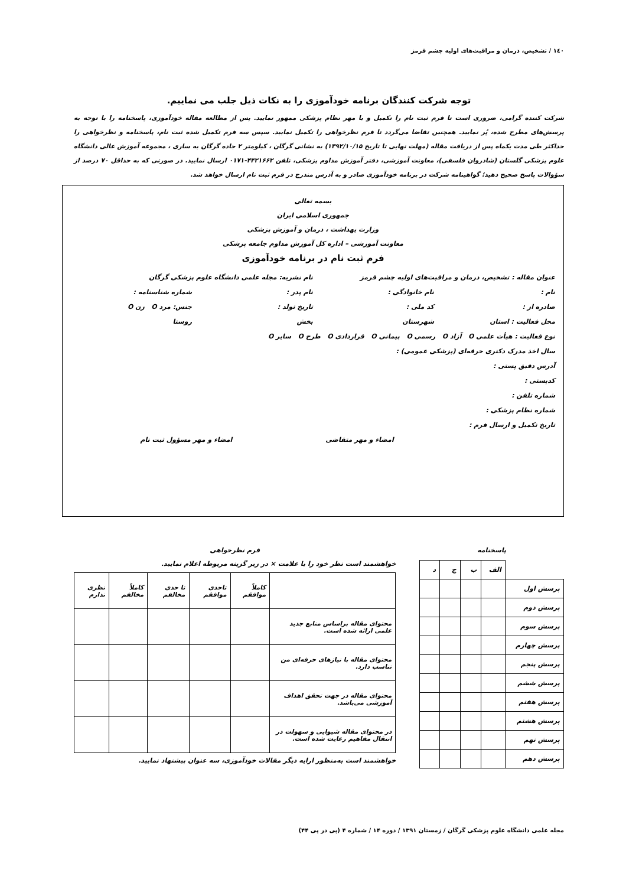١٤٠ / تشخیص، درمان و مراقبت‌های اولیه چشم قرمز
توجه شرکت کنندگان برنامه خودآموزی را به نکات ذیل جلب می نماییم.
شرکت کننده گرامی، ضروری است تا فرم ثبت نام را تکمیل و با مهر نظام پزشکی ممهور نمایید. پس از مطالعه مقاله خودآموزی، پاسخنامه را با توجه به پرسش‌های مطرح شده، پُر نمایید. همچنین تقاضا می‌گردد تا فرم نظرخواهی را تکمیل نمایید. سپس سه فرم تکمیل شده ثبت نام، پاسخنامه و نظرخواهی را حداکثر طی مدت یکماه پس از دریافت مقاله (مهلت نهایی تا تاریخ ۱۳۹۲/۱۰/۱۵) به نشانی گرگان ، کیلومتر ۲ جاده گرگان به ساری ، مجموعه آموزش عالی دانشگاه علوم پزشکی گلستان (شادروان فلسفی)، معاونت آموزشی، دفتر آموزش مداوم پزشکی، تلفن ۴۴۲۱۶۶۲-۰۱۷۱ ارسال نمایید. در صورتی که به حداقل ۷۰ درصد از سؤوالات پاسخ صحیح دهید؛ گواهینامه شرکت در برنامه خودآموزی صادر و به آدرس مندرج در فرم ثبت نام ارسال خواهد شد.
بسمه تعالی
جمهوری اسلامی ایران
وزارت بهداشت ، درمان و آموزش پزشکی
معاونت آموزشی – اداره کل آموزش مداوم جامعه پزشکی
فرم ثبت نام در برنامه خودآموزی
عنوان مقاله : تشخیص، درمان و مراقبت‌های اولیه چشم قرمز نام نشریه: مجله علمی دانشگاه علوم پزشکی گرگان
نام : نام خانوادگی : نام پدر : شماره شناسنامه :
صادره از : کد ملی : تاریخ تولد : جنس: مرد O زن O
محل فعالیت : استان شهرستان بخش روستا
نوع فعالیت : هیأت علمی O آزاد O رسمی O پیمانی O قراردادی O طرح O سایر O
سال اخذ مدرک دکتری حرفه‌ای (پزشکی عمومی) :
آدرس دقیق پستی :
کدپستی :
شماره تلفن :
شماره نظام پزشکی :
تاریخ تکمیل و ارسال فرم :
امضاء و مهر متقاضی امضاء و مهر مسؤول ثبت نام
پاسخنامه
| | الف | ب | ج | د |
| پرسش اول | | | | |
| پرسش دوم | | | | |
| پرسش سوم | | | | |
| پرسش چهارم | | | | |
| پرسش پنجم | | | | |
| پرسش ششم | | | | |
| پرسش هفتم | | | | |
| پرسش هشتم | | | | |
| پرسش نهم | | | | |
| پرسش دهم | | | | |
فرم نظرخواهی
خواهشمند است نظر خود را با علامت × در زیر گزینه مربوطه اعلام نمایید.
| | کاملاً موافقم | تاحدی موافقم | تا حدی مخالفم | کاملاً مخالفم | نظری ندارم |
| محتوای مقاله براساس منابع جدید علمی ارائه شده است. | | | | | |
| محتوای مقاله با نیازهای حرفه‌ای من تناسب دارد. | | | | | |
| محتوای مقاله در جهت تحقق اهداف آموزشی می‌باشد. | | | | | |
| در محتوای مقاله شیوایی و سهولت در انتقال مفاهیم رعایت شده است. | | | | | |
خواهشمند است به‌منظور ارایه دیگر مقالات خودآموزی، سه عنوان پیشنهاد نمایید.
مجله علمی دانشگاه علوم پزشکی گرگان / زمستان ۱۳۹۱ / دوره ۱۴ / شماره ۴ (پی در پی ۴۴)